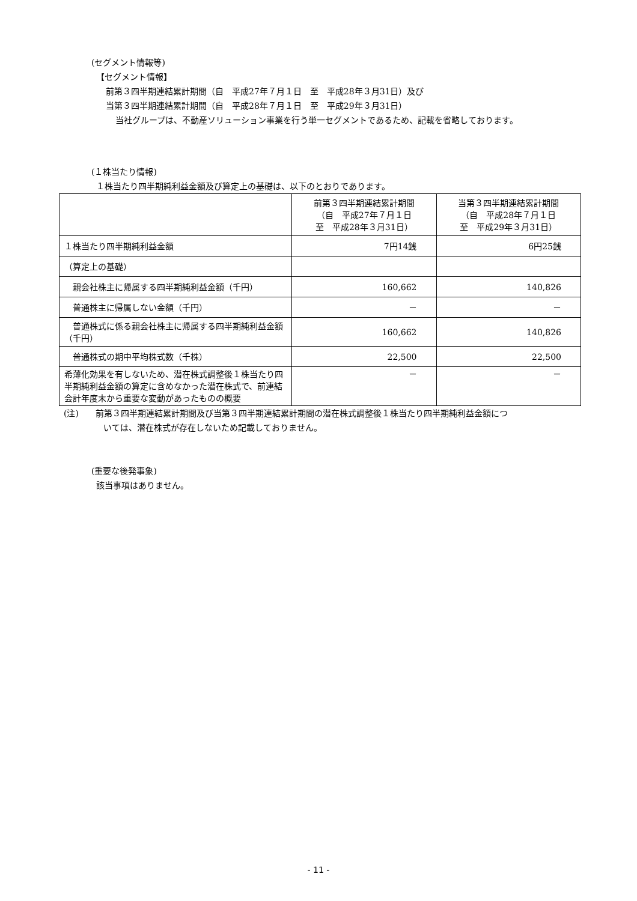(セグメント情報等)
【セグメント情報】
前第３四半期連結累計期間（自　平成27年７月１日　至　平成28年３月31日）及び
当第３四半期連結累計期間（自　平成28年７月１日　至　平成29年３月31日）
当社グループは、不動産ソリューション事業を行う単一セグメントであるため、記載を省略しております。
(１株当たり情報)
１株当たり四半期純利益金額及び算定上の基礎は、以下のとおりであります。
| | 前第３四半期連結累計期間 （自 平成27年７月１日 至 平成28年３月31日） | 当第３四半期連結累計期間 （自 平成28年７月１日 至 平成29年３月31日） |
| --- | --- | --- |
| １株当たり四半期純利益金額 | 7円14銭 | 6円25銭 |
| （算定上の基礎） | | |
| 親会社株主に帰属する四半期純利益金額（千円） | 160,662 | 140,826 |
| 普通株主に帰属しない金額（千円） | － | － |
| 普通株式に係る親会社株主に帰属する四半期純利益金額（千円） | 160,662 | 140,826 |
| 普通株式の期中平均株式数（千株） | 22,500 | 22,500 |
| 希薄化効果を有しないため、潜在株式調整後１株当たり四半期純利益金額の算定に含めなかった潜在株式で、前連結会計年度末から重要な変動があったものの概要 | － | － |
(注)　　前第３四半期連結累計期間及び当第３四半期連結累計期間の潜在株式調整後１株当たり四半期純利益金額につ
いては、潜在株式が存在しないため記載しておりません。
(重要な後発事象)
該当事項はありません。
- 11 -